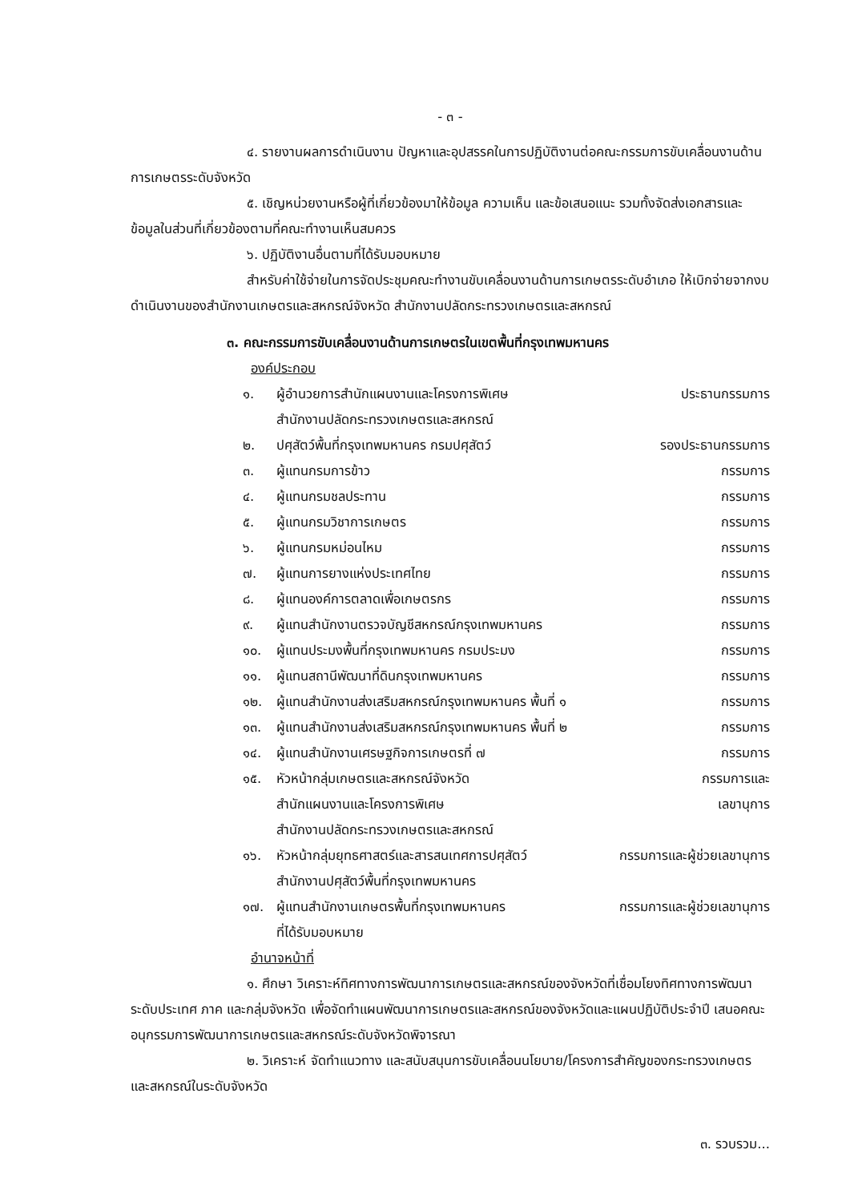- ๓ -
๔. รายงานผลการดำเนินงาน ปัญหาและอุปสรรคในการปฏิบัติงานต่อคณะกรรมการขับเคลื่อนงานด้านการเกษตรระดับจังหวัด
๕. เชิญหน่วยงานหรือผู้ที่เกี่ยวข้องมาให้ข้อมูล ความเห็น และข้อเสนอแนะ รวมทั้งจัดส่งเอกสารและข้อมูลในส่วนที่เกี่ยวข้องตามที่คณะทำงานเห็นสมควร
๖. ปฏิบัติงานอื่นตามที่ได้รับมอบหมาย
สำหรับค่าใช้จ่ายในการจัดประชุมคณะทำงานขับเคลื่อนงานด้านการเกษตรระดับอำเภอ ให้เบิกจ่ายจากงบดำเนินงานของสำนักงานเกษตรและสหกรณ์จังหวัด สำนักงานปลัดกระทรวงเกษตรและสหกรณ์
๓. คณะกรรมการขับเคลื่อนงานด้านการเกษตรในเขตพื้นที่กรุงเทพมหานคร
องค์ประกอบ
๑. ผู้อำนวยการสำนักแผนงานและโครงการพิเศษ ประธานกรรมการ
สำนักงานปลัดกระทรวงเกษตรและสหกรณ์
๒. ปศุสัตว์พื้นที่กรุงเทพมหานคร กรมปศุสัตว์ รองประธานกรรมการ
๓. ผู้แทนกรมการข้าว กรรมการ
๔. ผู้แทนกรมชลประทาน กรรมการ
๕. ผู้แทนกรมวิชาการเกษตร กรรมการ
๖. ผู้แทนกรมหม่อนไหม กรรมการ
๗. ผู้แทนการยางแห่งประเทศไทย กรรมการ
๘. ผู้แทนองค์การตลาดเพื่อเกษตรกร กรรมการ
๙. ผู้แทนสำนักงานตรวจบัญชีสหกรณ์กรุงเทพมหานคร กรรมการ
๑๐. ผู้แทนประมงพื้นที่กรุงเทพมหานคร กรมประมง กรรมการ
๑๑. ผู้แทนสถานีพัฒนาที่ดินกรุงเทพมหานคร กรรมการ
๑๒. ผู้แทนสำนักงานส่งเสริมสหกรณ์กรุงเทพมหานคร พื้นที่ ๑ กรรมการ
๑๓. ผู้แทนสำนักงานส่งเสริมสหกรณ์กรุงเทพมหานคร พื้นที่ ๒ กรรมการ
๑๔. ผู้แทนสำนักงานเศรษฐกิจการเกษตรที่ ๗ กรรมการ
๑๕. หัวหน้ากลุ่มเกษตรและสหกรณ์จังหวัด กรรมการและ
สำนักแผนงานและโครงการพิเศษ เลขานุการ
สำนักงานปลัดกระทรวงเกษตรและสหกรณ์
๑๖. หัวหน้ากลุ่มยุทธศาสตร์และสารสนเทศการปศุสัตว์ กรรมการและผู้ช่วยเลขานุการ
สำนักงานปศุสัตว์พื้นที่กรุงเทพมหานคร
๑๗. ผู้แทนสำนักงานเกษตรพื้นที่กรุงเทพมหานคร กรรมการและผู้ช่วยเลขานุการ
ที่ได้รับมอบหมาย
อำนาจหน้าที่
๑. ศึกษา วิเคราะห์ทิศทางการพัฒนาการเกษตรและสหกรณ์ของจังหวัดที่เชื่อมโยงทิศทางการพัฒนาระดับประเทศ ภาค และกลุ่มจังหวัด เพื่อจัดทำแผนพัฒนาการเกษตรและสหกรณ์ของจังหวัดและแผนปฏิบัติประจำปี เสนอคณะอนุกรรมการพัฒนาการเกษตรและสหกรณ์ระดับจังหวัดพิจารณา
๒. วิเคราะห์ จัดทำแนวทาง และสนับสนุนการขับเคลื่อนนโยบาย/โครงการสำคัญของกระทรวงเกษตรและสหกรณ์ในระดับจังหวัด
๓. รวบรวม...